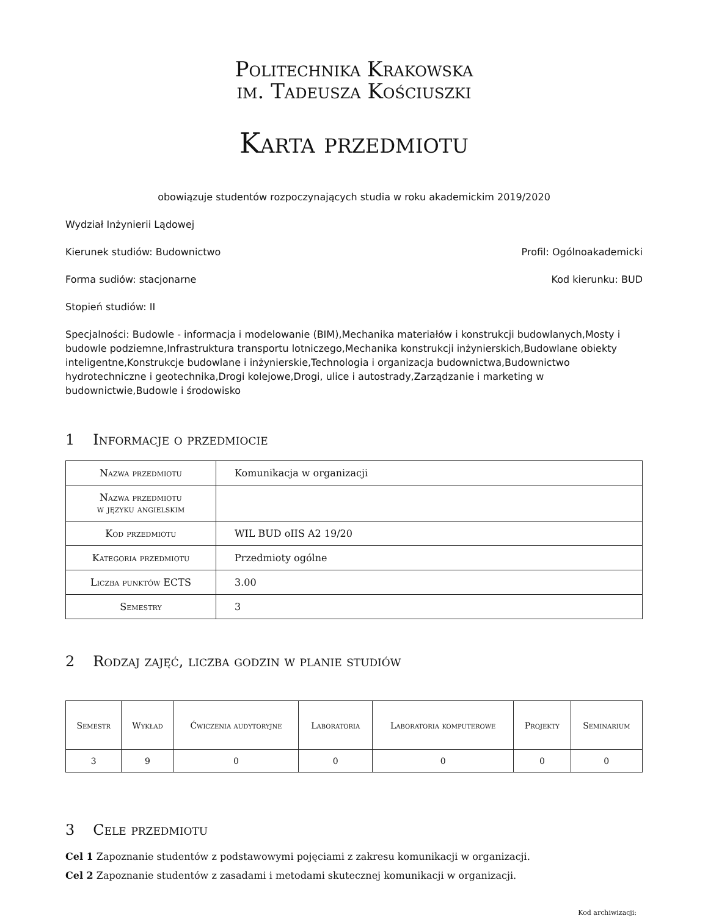Politechnika Krakowska
im. Tadeusza Kościuszki
Karta przedmiotu
obowiązuje studentów rozpoczynających studia w roku akademickim 2019/2020
Wydział Inżynierii Lądowej
Kierunek studiów: Budownictwo Profil: Ogólnoakademicki
Forma sudiów: stacjonarne Kod kierunku: BUD
Stopień studiów: II
Specjalności: Budowle - informacja i modelowanie (BIM),Mechanika materiałów i konstrukcji budowlanych,Mosty i budowle podziemne,Infrastruktura transportu lotniczego,Mechanika konstrukcji inżynierskich,Budowlane obiekty inteligentne,Konstrukcje budowlane i inżynierskie,Technologia i organizacja budownictwa,Budownictwo hydrotechniczne i geotechnika,Drogi kolejowe,Drogi, ulice i autostrady,Zarządzanie i marketing w budownictwie,Budowle i środowisko
1 Informacje o przedmiocie
| Nazwa przedmiotu | Komunikacja w organizacji |
| Nazwa przedmiotu w języku angielskim | |
| Kod przedmiotu | WIL BUD oIIS A2 19/20 |
| Kategoria przedmiotu | Przedmioty ogólne |
| Liczba punktów ECTS | 3.00 |
| Semestry | 3 |
2 Rodzaj zajęć, liczba godzin w planie studiów
| Semestr | Wykład | Ćwiczenia audytoryjne | Laboratoria | Laboratoria komputerowe | Projekty | Seminarium |
| --- | --- | --- | --- | --- | --- | --- |
| 3 | 9 | 0 | 0 | 0 | 0 | 0 |
3 Cele przedmiotu
Cel 1 Zapoznanie studentów z podstawowymi pojęciami z zakresu komunikacji w organizacji.
Cel 2 Zapoznanie studentów z zasadami i metodami skutecznej komunikacji w organizacji.
Kod archiwizacji: